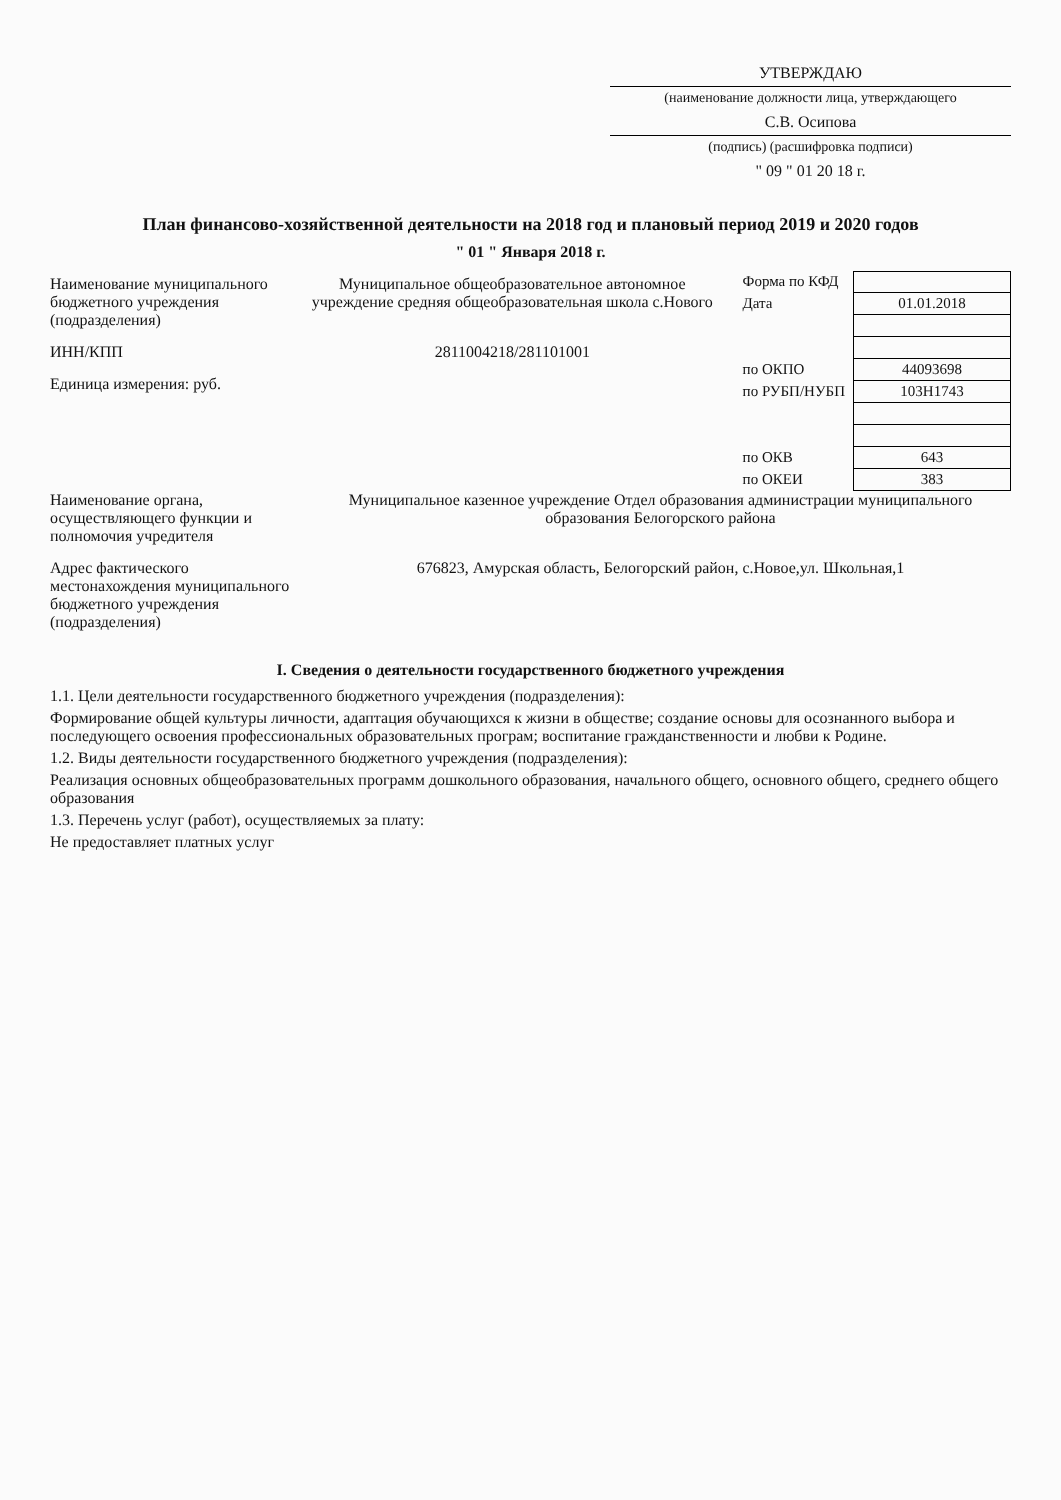УТВЕРЖДАЮ
(наименование должности лица, утверждающего
С.В. Осипова
(подпись) (расшифровка подписи)
" 09 " 01 20 18 г.
План финансово-хозяйственной деятельности на 2018 год и плановый период 2019 и 2020 годов
" 01 " Января 2018 г.
| Форма по КФД | |
| Дата | 01.01.2018 |
| по ОКПО | 44093698 |
| по РУБП/НУБП | 103Н1743 |
| по ОКВ | 643 |
| по ОКЕИ | 383 |
Наименование муниципального бюджетного учреждения (подразделения)
Муниципальное общеобразовательное автономное учреждение средняя общеобразовательная школа с.Нового
ИНН/КПП 2811004218/281101001
Единица измерения: руб.
Наименование органа, осуществляющего функции и полномочия учредителя
Муниципальное казенное учреждение Отдел образования администрации муниципального образования Белогорского района
Адрес фактического местонахождения муниципального бюджетного учреждения (подразделения)
676823, Амурская область, Белогорский район, с.Новое,ул. Школьная,1
I. Сведения о деятельности государственного бюджетного учреждения
1.1. Цели деятельности государственного бюджетного учреждения (подразделения):
Формирование общей культуры личности, адаптация обучающихся к жизни в обществе; создание основы для осознанного выбора и последующего освоения профессиональных образовательных програм; воспитание гражданственности и любви к Родине.
1.2. Виды деятельности государственного бюджетного учреждения (подразделения):
Реализация основных общеобразовательных программ дошкольного образования, начального общего, основного общего, среднего общего образования
1.3. Перечень услуг (работ), осуществляемых за плату:
Не предоставляет платных услуг